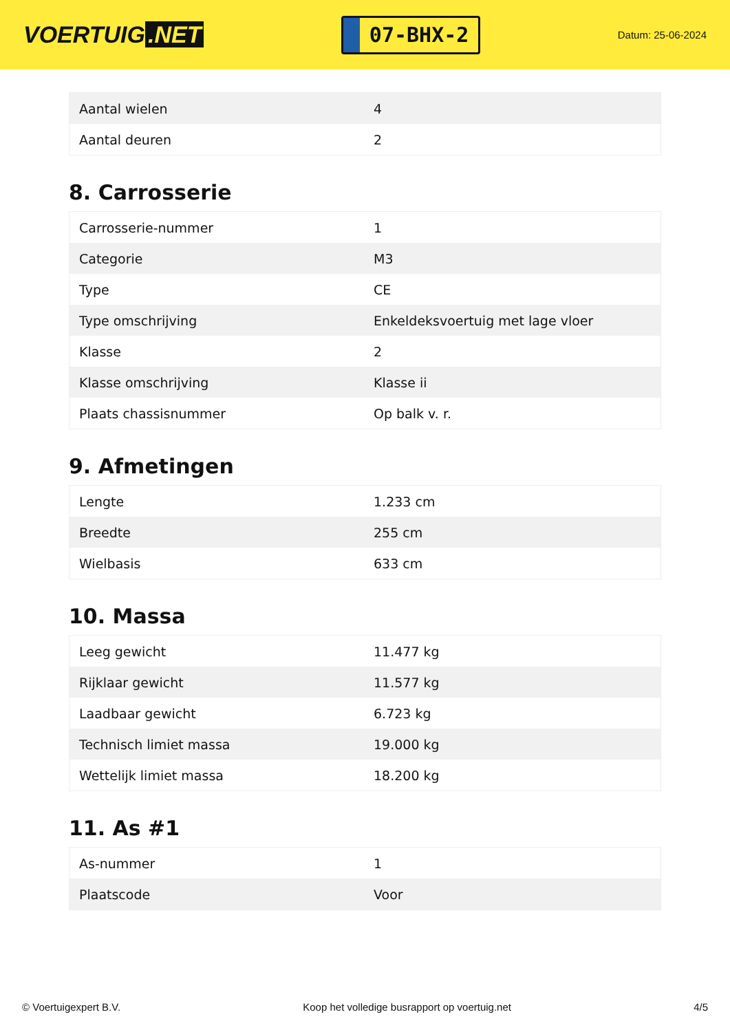VOERTUIG.NET
07-BHX-2
Datum: 25-06-2024
| Aantal wielen | 4 |
| Aantal deuren | 2 |
8. Carrosserie
| Carrosserie-nummer | 1 |
| Categorie | M3 |
| Type | CE |
| Type omschrijving | Enkeldeksvoertuig met lage vloer |
| Klasse | 2 |
| Klasse omschrijving | Klasse ii |
| Plaats chassisnummer | Op balk v. r. |
9. Afmetingen
| Lengte | 1.233 cm |
| Breedte | 255 cm |
| Wielbasis | 633 cm |
10. Massa
| Leeg gewicht | 11.477 kg |
| Rijklaar gewicht | 11.577 kg |
| Laadbaar gewicht | 6.723 kg |
| Technisch limiet massa | 19.000 kg |
| Wettelijk limiet massa | 18.200 kg |
11. As #1
| As-nummer | 1 |
| Plaatscode | Voor |
© Voertuigexpert B.V. Koop het volledige busrapport op voertuig.net 4/5